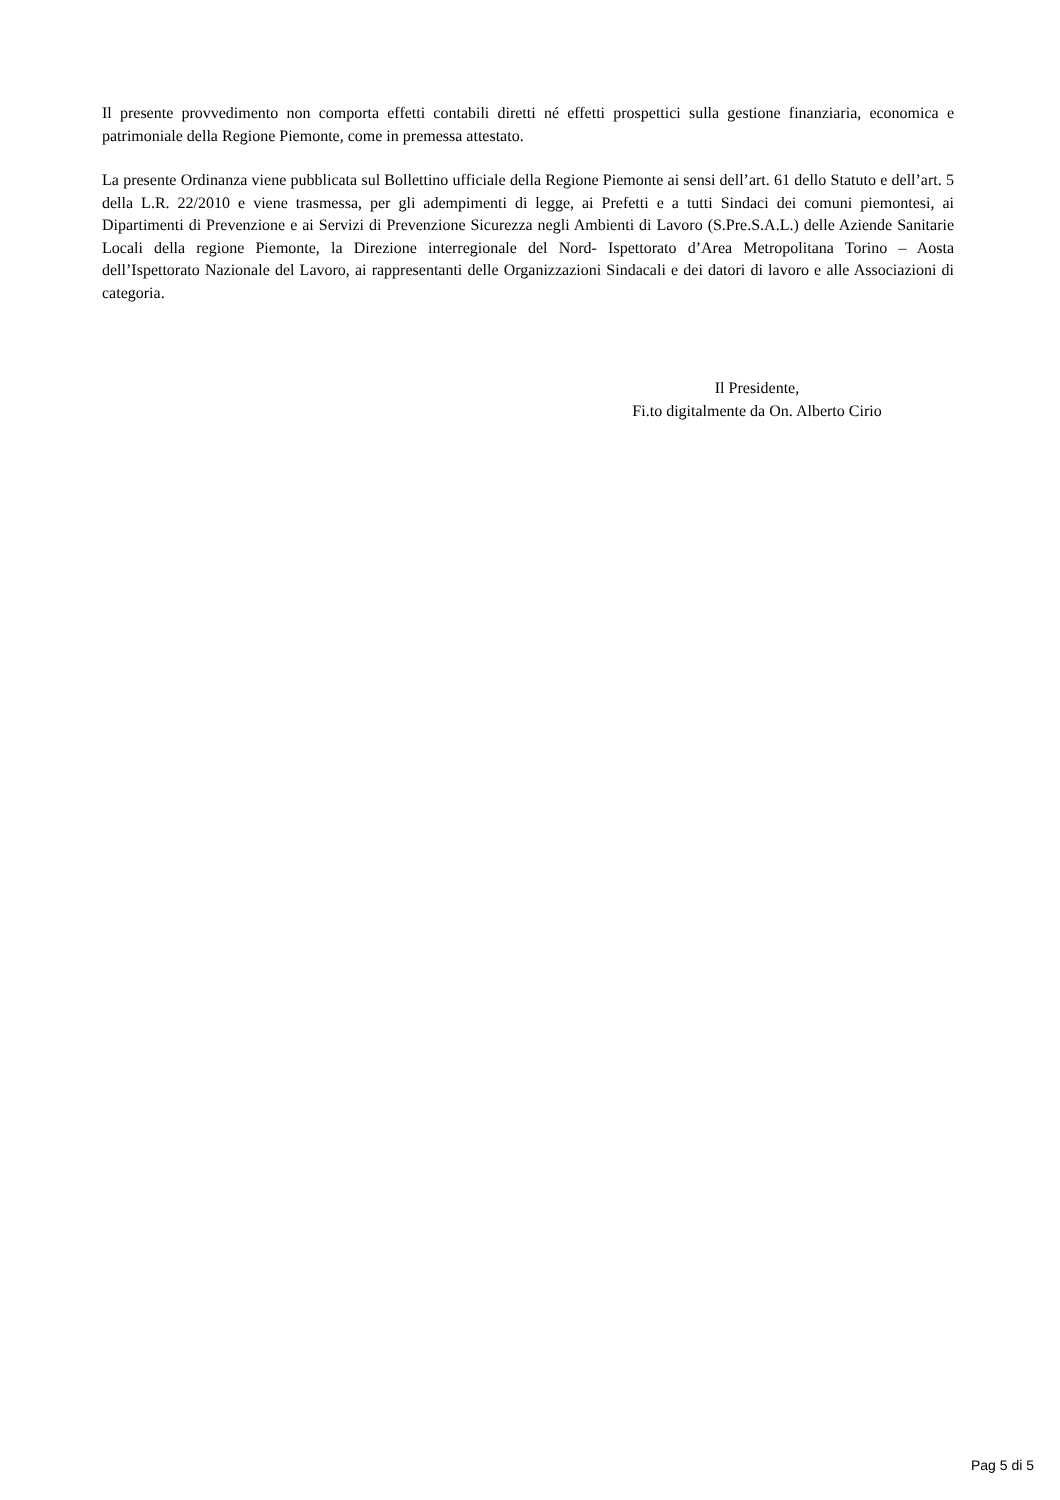Il presente provvedimento non comporta effetti contabili diretti né effetti prospettici sulla gestione finanziaria, economica e patrimoniale della Regione Piemonte, come in premessa attestato.
La presente Ordinanza viene pubblicata sul Bollettino ufficiale della Regione Piemonte ai sensi dell’art. 61 dello Statuto e dell’art. 5 della L.R. 22/2010 e viene trasmessa, per gli adempimenti di legge, ai Prefetti e a tutti Sindaci dei comuni piemontesi, ai Dipartimenti di Prevenzione e ai Servizi di Prevenzione Sicurezza negli Ambienti di Lavoro (S.Pre.S.A.L.) delle Aziende Sanitarie Locali della regione Piemonte, la Direzione interregionale del Nord- Ispettorato d’Area Metropolitana Torino – Aosta dell’Ispettorato Nazionale del Lavoro, ai rappresentanti delle Organizzazioni Sindacali e dei datori di lavoro e alle Associazioni di categoria.
Il Presidente,
Fi.to digitalmente da On. Alberto Cirio
Pag 5 di 5